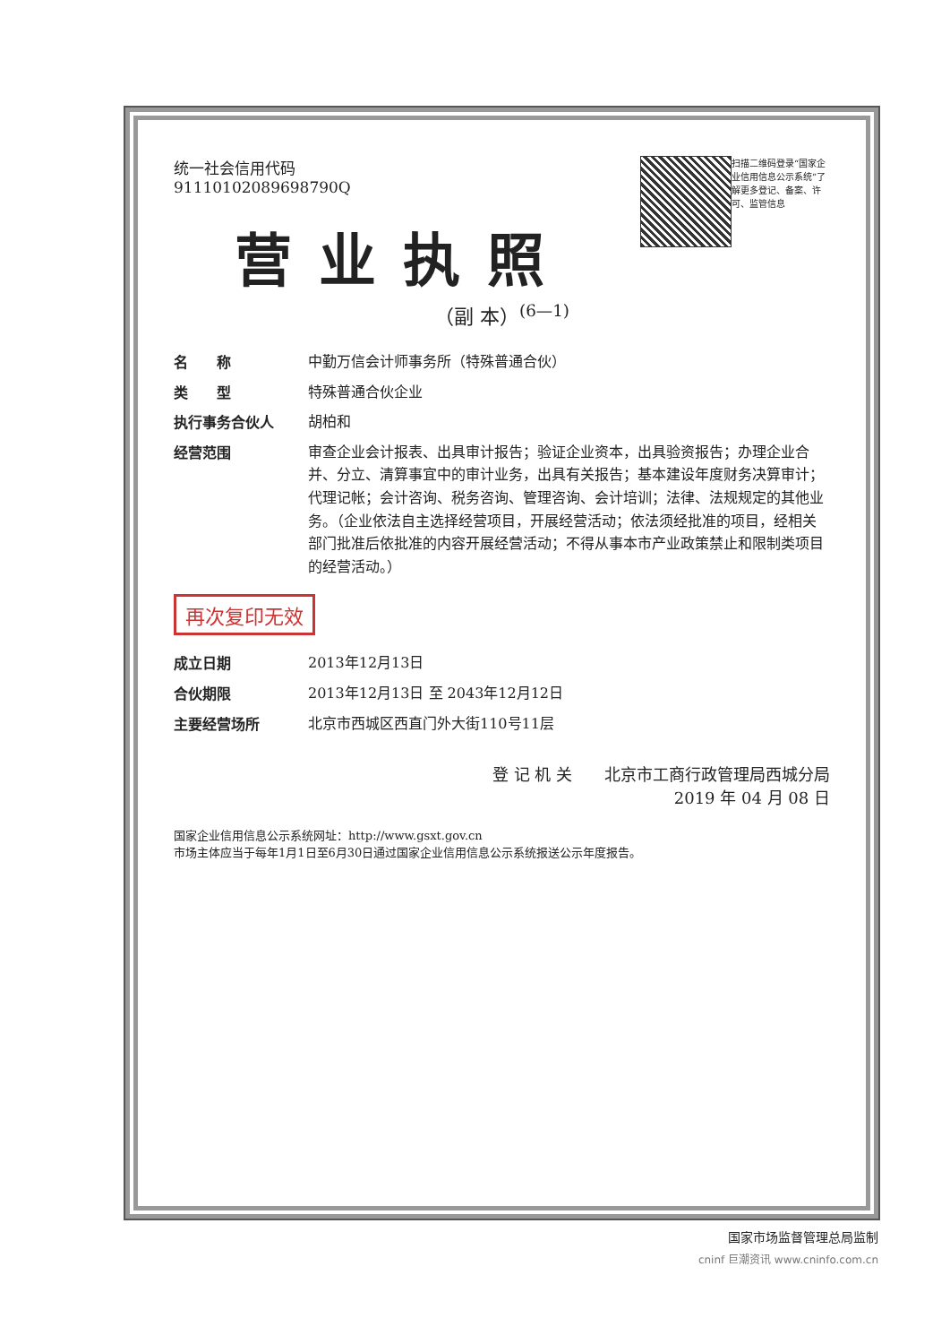扫描二维码登录“国家企业信用信息公示系统”了解更多登记、备案、许可、监管信息
统一社会信用代码
91110102089698790Q
营业执照
（副 本）<sup>(6—1)</sup>
名　　称
中勤万信会计师事务所（特殊普通合伙）
类　　型
特殊普通合伙企业
执行事务合伙人
胡柏和
经营范围
审查企业会计报表、出具审计报告；验证企业资本，出具验资报告；办理企业合并、分立、清算事宜中的审计业务，出具有关报告；基本建设年度财务决算审计；代理记帐；会计咨询、税务咨询、管理咨询、会计培训；法律、法规规定的其他业务。（企业依法自主选择经营项目，开展经营活动；依法须经批准的项目，经相关部门批准后依批准的内容开展经营活动；不得从事本市产业政策禁止和限制类项目的经营活动。）
再次复印无效
成立日期
2013年12月13日
合伙期限
2013年12月13日 至 2043年12月12日
主要经营场所
北京市西城区西直门外大街110号11层
登 记 机 关　　北京市工商行政管理局西城分局
2019 年 04 月 08 日
国家企业信用信息公示系统网址：http://www.gsxt.gov.cn
市场主体应当于每年1月1日至6月30日通过国家企业信用信息公示系统报送公示年度报告。
国家市场监督管理总局监制
cninf 巨潮资讯 www.cninfo.com.cn